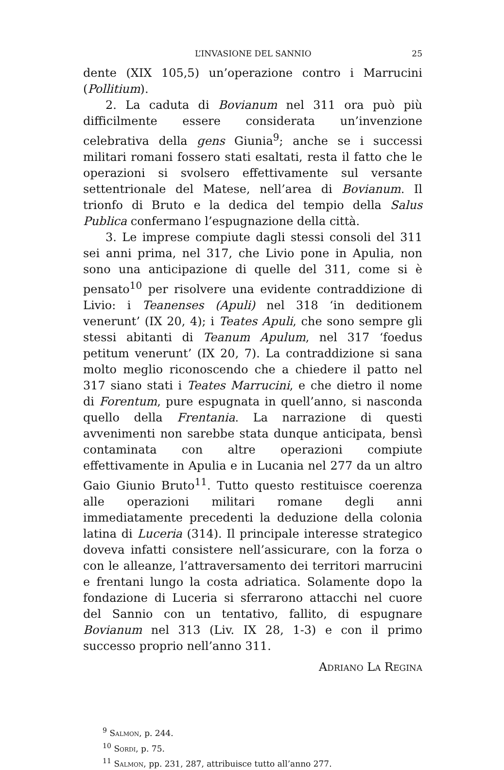L’INVASIONE DEL SANNIO 25
dente (XIX 105,5) un’operazione contro i Marrucini (Pollitium).
2. La caduta di Bovianum nel 311 ora può più difficilmente essere considerata un’invenzione celebrativa della gens Giunia<sup>9</sup>; anche se i successi militari romani fossero stati esaltati, resta il fatto che le operazioni si svolsero effettivamente sul versante settentrionale del Matese, nell’area di Bovianum. Il trionfo di Bruto e la dedica del tempio della Salus Publica confermano l’espugnazione della città.
3. Le imprese compiute dagli stessi consoli del 311 sei anni prima, nel 317, che Livio pone in Apulia, non sono una anticipazione di quelle del 311, come si è pensato<sup>10</sup> per risolvere una evidente contraddizione di Livio: i Teanenses (Apuli) nel 318 ‘in deditionem venerunt’ (IX 20, 4); i Teates Apuli, che sono sempre gli stessi abitanti di Teanum Apulum, nel 317 ‘foedus petitum venerunt’ (IX 20, 7). La contraddizione si sana molto meglio riconoscendo che a chiedere il patto nel 317 siano stati i Teates Marrucini, e che dietro il nome di Forentum, pure espugnata in quell’anno, si nasconda quello della Frentania. La narrazione di questi avvenimenti non sarebbe stata dunque anticipata, bensì contaminata con altre operazioni compiute effettivamente in Apulia e in Lucania nel 277 da un altro Gaio Giunio Bruto<sup>11</sup>. Tutto questo restituisce coerenza alle operazioni militari romane degli anni immediatamente precedenti la deduzione della colonia latina di Luceria (314). Il principale interesse strategico doveva infatti consistere nell’assicurare, con la forza o con le alleanze, l’attraversamento dei territori marrucini e frentani lungo la costa adriatica. Solamente dopo la fondazione di Luceria si sferrarono attacchi nel cuore del Sannio con un tentativo, fallito, di espugnare Bovianum nel 313 (Liv. IX 28, 1-3) e con il primo successo proprio nell’anno 311.
Adriano La Regina
<sup>9</sup> Salmon, p. 244.
<sup>10</sup> Sordi, p. 75.
<sup>11</sup> Salmon, pp. 231, 287, attribuisce tutto all’anno 277.